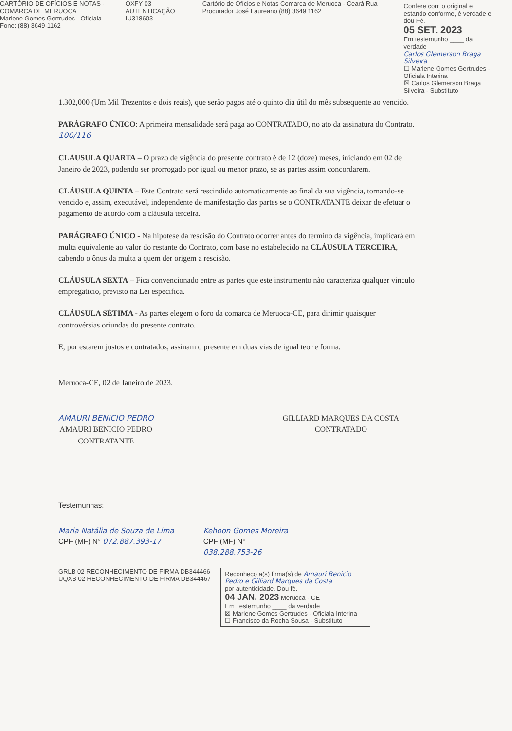CARTÓRIO DE OFÍCIOS E NOTAS - COMARCA DE MERUOCA
Marlene Gomes Gertrudes - Oficiala
Fone: (88) 3649-1162
OXFY 03 AUTENTICAÇÃO IU318603 Cartório de Ofícios e Notas Comarca de Meruoca - Ceará Rua Procurador José Laureano (88) 3649 1162
Confere com o original e estando conforme, é verdade e dou Fé.
05 SET. 2023
Em testemunho ____ da verdade
Carlos Glemerson Braga Silveira
☐ Marlene Gomes Gertrudes - Oficiala Interina
☒ Carlos Glemerson Braga Silveira - Substituto
1.302,000 (Um Mil Trezentos e dois reais), que serão pagos até o quinto dia útil do mês subsequente ao vencido.
PARÁGRAFO ÚNICO: A primeira mensalidade será paga ao CONTRATADO, no ato da assinatura do Contrato. 100/116
CLÁUSULA QUARTA – O prazo de vigência do presente contrato é de 12 (doze) meses, iniciando em 02 de Janeiro de 2023, podendo ser prorrogado por igual ou menor prazo, se as partes assim concordarem.
CLÁUSULA QUINTA – Este Contrato será rescindido automaticamente ao final da sua vigência, tornando-se vencido e, assim, executável, independente de manifestação das partes se o CONTRATANTE deixar de efetuar o pagamento de acordo com a cláusula terceira.
PARÁGRAFO ÚNICO - Na hipótese da rescisão do Contrato ocorrer antes do termino da vigência, implicará em multa equivalente ao valor do restante do Contrato, com base no estabelecido na CLÁUSULA TERCEIRA, cabendo o ônus da multa a quem der origem a rescisão.
CLÁUSULA SEXTA – Fica convencionado entre as partes que este instrumento não caracteriza qualquer vinculo empregatício, previsto na Lei especifica.
CLÁUSULA SÉTIMA - As partes elegem o foro da comarca de Meruoca-CE, para dirimir quaisquer controvérsias oriundas do presente contrato.
E, por estarem justos e contratados, assinam o presente em duas vias de igual teor e forma.
Meruoca-CE, 02 de Janeiro de 2023.
AMAURI BENICIO PEDRO
AMAURI BENICIO PEDRO
CONTRATANTE
GILLIARD MARQUES DA COSTA
CONTRATADO
Testemunhas:
Maria Natália de Souza de Lima
CPF (MF) N° 072.887.393-17
Kehoon Gomes Moreira
CPF (MF) N°
038.288.753-26
GRLB 02 RECONHECIMENTO DE FIRMA DB344466
UQXB 02 RECONHECIMENTO DE FIRMA DB344467
Reconheço a(s) firma(s) de Amauri Benicio Pedro e Gilliard Marques da Costa
por autenticidade. Dou fé.
04 JAN. 2023 Meruoca - CE
Em Testemunho ____ da verdade
☒ Marlene Gomes Gertrudes - Oficiala Interina
☐ Francisco da Rocha Sousa - Substituto